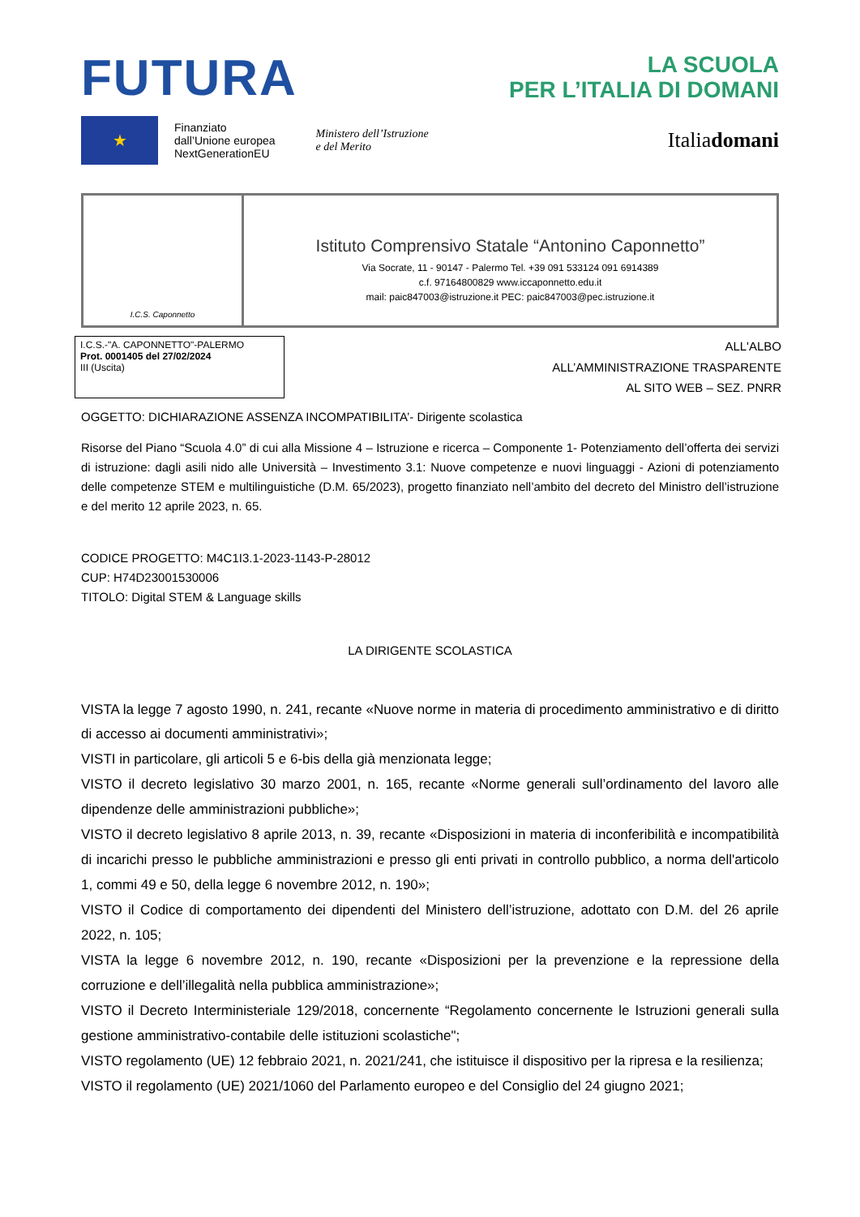FUTURA
LA SCUOLA
PER L’ITALIA DI DOMANI
★
Finanziato
dall’Unione europea
NextGenerationEU
Ministero dell’Istruzione
e del Merito
Italiadomani
I.C.S. Caponnetto
Istituto Comprensivo Statale “Antonino Caponnetto”
Via Socrate, 11 - 90147 - Palermo Tel. +39 091 533124 091 6914389
c.f. 97164800829 www.iccaponnetto.edu.it
mail: paic847003@istruzione.it PEC: paic847003@pec.istruzione.it
I.C.S.-"A. CAPONNETTO"-PALERMO
Prot. 0001405 del 27/02/2024
III (Uscita)
ALL'ALBO
ALL’AMMINISTRAZIONE TRASPARENTE
AL SITO WEB – SEZ. PNRR
OGGETTO: DICHIARAZIONE ASSENZA INCOMPATIBILITA’- Dirigente scolastica
Risorse del Piano “Scuola 4.0” di cui alla Missione 4 – Istruzione e ricerca – Componente 1- Potenziamento dell’offerta dei servizi di istruzione: dagli asili nido alle Università – Investimento 3.1: Nuove competenze e nuovi linguaggi - Azioni di potenziamento delle competenze STEM e multilinguistiche (D.M. 65/2023), progetto finanziato nell’ambito del decreto del Ministro dell’istruzione e del merito 12 aprile 2023, n. 65.
CODICE PROGETTO: M4C1I3.1-2023-1143-P-28012
CUP: H74D23001530006
TITOLO: Digital STEM & Language skills
LA DIRIGENTE SCOLASTICA
VISTA la legge 7 agosto 1990, n. 241, recante «Nuove norme in materia di procedimento amministrativo e di diritto di accesso ai documenti amministrativi»;
VISTI in particolare, gli articoli 5 e 6-bis della già menzionata legge;
VISTO il decreto legislativo 30 marzo 2001, n. 165, recante «Norme generali sull’ordinamento del lavoro alle dipendenze delle amministrazioni pubbliche»;
VISTO il decreto legislativo 8 aprile 2013, n. 39, recante «Disposizioni in materia di inconferibilità e incompatibilità di incarichi presso le pubbliche amministrazioni e presso gli enti privati in controllo pubblico, a norma dell'articolo 1, commi 49 e 50, della legge 6 novembre 2012, n. 190»;
VISTO il Codice di comportamento dei dipendenti del Ministero dell’istruzione, adottato con D.M. del 26 aprile 2022, n. 105;
VISTA la legge 6 novembre 2012, n. 190, recante «Disposizioni per la prevenzione e la repressione della corruzione e dell’illegalità nella pubblica amministrazione»;
VISTO il Decreto Interministeriale 129/2018, concernente “Regolamento concernente le Istruzioni generali sulla gestione amministrativo-contabile delle istituzioni scolastiche";
VISTO regolamento (UE) 12 febbraio 2021, n. 2021/241, che istituisce il dispositivo per la ripresa e la resilienza;
VISTO il regolamento (UE) 2021/1060 del Parlamento europeo e del Consiglio del 24 giugno 2021;